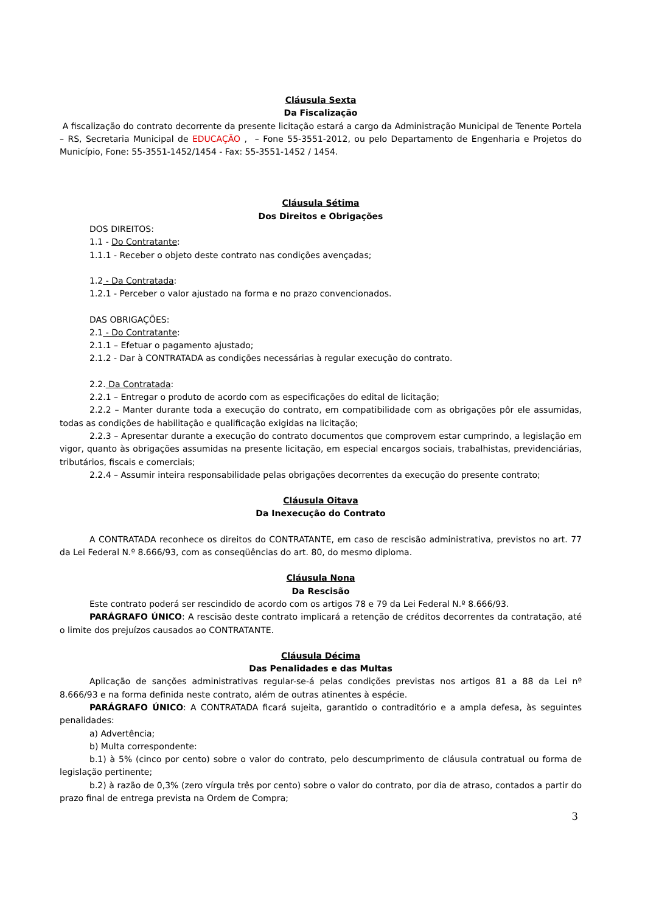Cláusula Sexta
Da Fiscalização
A fiscalização do contrato decorrente da presente licitação estará a cargo da Administração Municipal de Tenente Portela – RS, Secretaria Municipal de EDUCAÇÃO , – Fone 55-3551-2012, ou pelo Departamento de Engenharia e Projetos do Município, Fone: 55-3551-1452/1454 - Fax: 55-3551-1452 / 1454.
Cláusula Sétima
Dos Direitos e Obrigações
DOS DIREITOS:
1.1 - Do Contratante:
1.1.1 - Receber o objeto deste contrato nas condições avençadas;
1.2 - Da Contratada:
1.2.1 - Perceber o valor ajustado na forma e no prazo convencionados.
DAS OBRIGAÇÕES:
2.1 - Do Contratante:
2.1.1 – Efetuar o pagamento ajustado;
2.1.2 - Dar à CONTRATADA as condições necessárias à regular execução do contrato.
2.2. Da Contratada:
2.2.1 – Entregar o produto de acordo com as especificações do edital de licitação;
2.2.2 – Manter durante toda a execução do contrato, em compatibilidade com as obrigações pôr ele assumidas, todas as condições de habilitação e qualificação exigidas na licitação;
2.2.3 – Apresentar durante a execução do contrato documentos que comprovem estar cumprindo, a legislação em vigor, quanto às obrigações assumidas na presente licitação, em especial encargos sociais, trabalhistas, previdenciárias, tributários, fiscais e comerciais;
2.2.4 – Assumir inteira responsabilidade pelas obrigações decorrentes da execução do presente contrato;
Cláusula Oitava
Da Inexecução do Contrato
A CONTRATADA reconhece os direitos do CONTRATANTE, em caso de rescisão administrativa, previstos no art. 77 da Lei Federal N.º 8.666/93, com as conseqüências do art. 80, do mesmo diploma.
Cláusula Nona
Da Rescisão
Este contrato poderá ser rescindido de acordo com os artigos 78 e 79 da Lei Federal N.º 8.666/93.
PARÁGRAFO ÚNICO: A rescisão deste contrato implicará a retenção de créditos decorrentes da contratação, até o limite dos prejuízos causados ao CONTRATANTE.
Cláusula Décima
Das Penalidades e das Multas
Aplicação de sanções administrativas regular-se-á pelas condições previstas nos artigos 81 a 88 da Lei nº 8.666/93 e na forma definida neste contrato, além de outras atinentes à espécie.
PARÁGRAFO ÚNICO: A CONTRATADA ficará sujeita, garantido o contraditório e a ampla defesa, às seguintes penalidades:
a) Advertência;
b) Multa correspondente:
b.1) à 5% (cinco por cento) sobre o valor do contrato, pelo descumprimento de cláusula contratual ou forma de legislação pertinente;
b.2) à razão de 0,3% (zero vírgula três por cento) sobre o valor do contrato, por dia de atraso, contados a partir do prazo final de entrega prevista na Ordem de Compra;
3